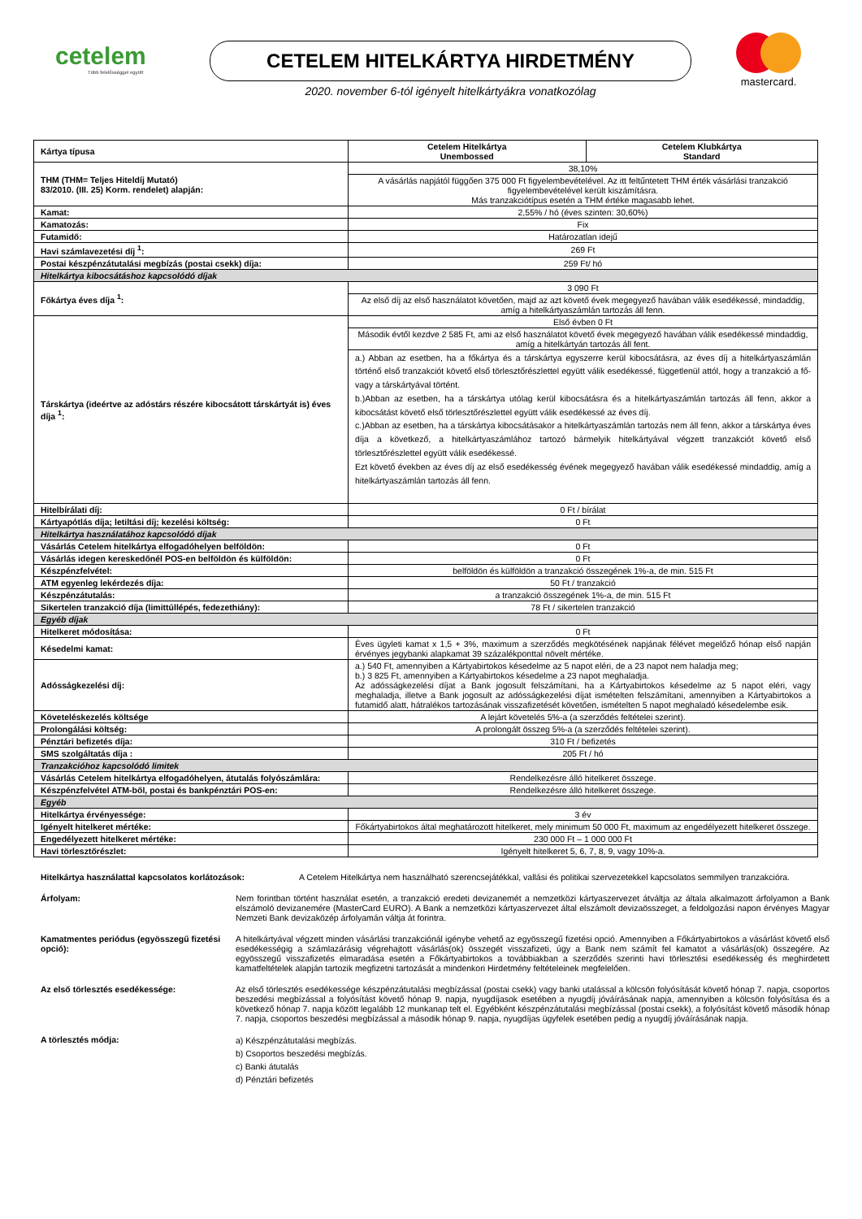cetelem
Több felelősséggel együtt
CETELEM HITELKÁRTYA HIRDETMÉNY
2020. november 6-tól igényelt hitelkártyákra vonatkozólag
mastercard.
| Kártya típusa | Cetelem Hitelkártya Unembossed | Cetelem Klubkártya Standard |
| THM (THM= Teljes Hiteldíj Mutató) 83/2010. (III. 25) Korm. rendelet) alapján: | 38,10% | |
| | A vásárlás napjától függően 375 000 Ft figyelembevételével. Az itt feltűntetett THM érték vásárlási tranzakció figyelembevételével került kiszámításra. Más tranzakciótípus esetén a THM értéke magasabb lehet. | |
| Kamat: | 2,55% / hó (éves szinten: 30,60%) | |
| Kamatozás: | Fix | |
| Futamidő: | Határozatlan idejű | |
| Havi számlavezetési díj <sup>1</sup>: | 269 Ft | |
| Postai készpénzátutalási megbízás (postai csekk) díja: | 259 Ft/ hó | |
| Hitelkártya kibocsátáshoz kapcsolódó díjak | | |
| Főkártya éves díja <sup>1</sup>: | 3 090 Ft | |
| | Az első díj az első használatot követően, majd az azt követő évek megegyező havában válik esedékessé, mindaddig, amíg a hitelkártyaszámlán tartozás áll fenn. | |
| Társkártya (ideértve az adóstárs részére kibocsátott társkártyát is) éves díja <sup>1</sup>: | Első évben 0 Ft | |
| | Második évtől kezdve 2 585 Ft, ami az első használatot követő évek megegyező havában válik esedékessé mindaddig, amíg a hitelkártyán tartozás áll fent. | |
| | a.) Abban az esetben, ha a főkártya és a társkártya egyszerre kerül kibocsátásra, az éves díj a hitelkártyaszámlán történő első tranzakciót követő első törlesztőrészlettel együtt válik esedékessé, függetlenül attól, hogy a tranzakció a fő- vagy a társkártyával történt. b.)Abban az esetben, ha a társkártya utólag kerül kibocsátásra és a hitelkártyaszámlán tartozás áll fenn, akkor a kibocsátást követő első törlesztőrészlettel együtt válik esedékessé az éves díj. c.)Abban az esetben, ha a társkártya kibocsátásakor a hitelkártyaszámlán tartozás nem áll fenn, akkor a társkártya éves díja a következő, a hitelkártyaszámlához tartozó bármelyik hitelkártyával végzett tranzakciót követő első törlesztőrészlettel együtt válik esedékessé. Ezt követő években az éves díj az első esedékesség évének megegyező havában válik esedékessé mindaddig, amíg a hitelkártyaszámlán tartozás áll fenn. | |
| Hitelbírálati díj: | 0 Ft / bírálat | |
| Kártyapótlás díja; letiltási díj; kezelési költség: | 0 Ft | |
| Hitelkártya használatához kapcsolódó díjak | | |
| Vásárlás Cetelem hitelkártya elfogadóhelyen belföldön: | 0 Ft | |
| Vásárlás idegen kereskedőnél POS-en belföldön és külföldön: | 0 Ft | |
| Készpénzfelvétel: | belföldön és külföldön a tranzakció összegének 1%-a, de min. 515 Ft | |
| ATM egyenleg lekérdezés díja: | 50 Ft / tranzakció | |
| Készpénzátutalás: | a tranzakció összegének 1%-a, de min. 515 Ft | |
| Sikertelen tranzakció díja (limittúllépés, fedezethiány): | 78 Ft / sikertelen tranzakció | |
| Egyéb díjak | | |
| Hitelkeret módosítása: | 0 Ft | |
| Késedelmi kamat: | Éves ügyleti kamat x 1,5 + 3%, maximum a szerződés megkötésének napjának félévet megelőző hónap első napján érvényes jegybanki alapkamat 39 százalékponttal növelt mértéke. | |
| Adósságkezelési díj: | a.) 540 Ft, amennyiben a Kártyabirtokos késedelme az 5 napot eléri, de a 23 napot nem haladja meg; b.) 3 825 Ft, amennyiben a Kártyabirtokos késedelme a 23 napot meghaladja. Az adósságkezelési díjat a Bank jogosult felszámítani, ha a Kártyabirtokos késedelme az 5 napot eléri, vagy meghaladja, illetve a Bank jogosult az adósságkezelési díjat ismételten felszámítani, amennyiben a Kártyabirtokos a futamidő alatt, hátralékos tartozásának visszafizetését követően, ismételten 5 napot meghaladó késedelembe esik. | |
| Követeléskezelés költsége | A lejárt követelés 5%-a (a szerződés feltételei szerint). | |
| Prolongálási költség: | A prolongált összeg 5%-a (a szerződés feltételei szerint). | |
| Pénztári befizetés díja: | 310 Ft / befizetés | |
| SMS szolgáltatás díja : | 205 Ft / hó | |
| Tranzakcióhoz kapcsolódó limitek | | |
| Vásárlás Cetelem hitelkártya elfogadóhelyen, átutalás folyószámlára: | Rendelkezésre álló hitelkeret összege. | |
| Készpénzfelvétel ATM-ből, postai és bankpénztári POS-en: | Rendelkezésre álló hitelkeret összege. | |
| Egyéb | | |
| Hitelkártya érvényessége: | 3 év | |
| Igényelt hitelkeret mértéke: | Főkártyabirtokos által meghatározott hitelkeret, mely minimum 50 000 Ft, maximum az engedélyezett hitelkeret összege. | |
| Engedélyezett hitelkeret mértéke: | 230 000 Ft – 1 000 000 Ft | |
| Havi törlesztőrészlet: | Igényelt hitelkeret 5, 6, 7, 8, 9, vagy 10%-a. | |
Hitelkártya használattal kapcsolatos korlátozások: A Cetelem Hitelkártya nem használható szerencsejátékkal, vallási és politikai szervezetekkel kapcsolatos semmilyen tranzakcióra.
Árfolyam: Nem forintban történt használat esetén, a tranzakció eredeti devizanemét a nemzetközi kártyaszervezet átváltja az általa alkalmazott árfolyamon a Bank elszámoló devizanemére (MasterCard EURO). A Bank a nemzetközi kártyaszervezet által elszámolt devizaösszeget, a feldolgozási napon érvényes Magyar Nemzeti Bank devizaközép árfolyamán váltja át forintra.
Kamatmentes periódus (egyösszegű fizetési opció):
A hitelkártyával végzett minden vásárlási tranzakciónál igénybe vehető az egyösszegű fizetési opció. Amennyiben a Főkártyabirtokos a vásárlást követő első esedékességig a számlazárásig végrehajtott vásárlás(ok) összegét visszafizeti, úgy a Bank nem számít fel kamatot a vásárlás(ok) összegére. Az egyösszegű visszafizetés elmaradása esetén a Főkártyabirtokos a továbbiakban a szerződés szerinti havi törlesztési esedékesség és meghirdetett kamatfeltételek alapján tartozik megfizetni tartozását a mindenkori Hirdetmény feltételeinek megfelelően.
Az első törlesztés esedékessége: Az első törlesztés esedékessége készpénzátutalási megbízással (postai csekk) vagy banki utalással a kölcsön folyósítását követő hónap 7. napja, csoportos beszedési megbízással a folyósítást követő hónap 9. napja, nyugdíjasok esetében a nyugdíj jóváírásának napja, amennyiben a kölcsön folyósítása és a következő hónap 7. napja között legalább 12 munkanap telt el. Egyébként készpénzátutalási megbízással (postai csekk), a folyósítást követő második hónap 7. napja, csoportos beszedési megbízással a második hónap 9. napja, nyugdíjas ügyfelek esetében pedig a nyugdíj jóváírásának napja.
A törlesztés módja:
a) Készpénzátutalási megbízás.
b) Csoportos beszedési megbízás.
c) Banki átutalás
d) Pénztári befizetés